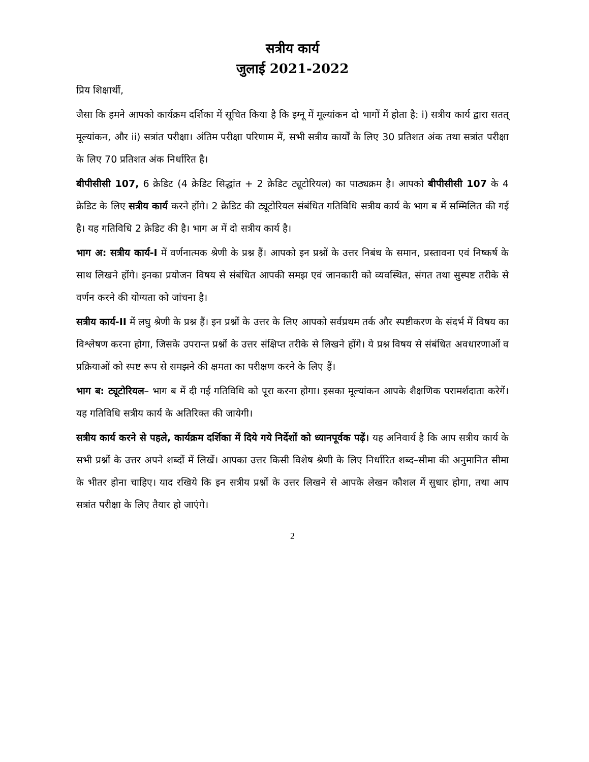सत्रीय कार्य
जुलाई 2021-2022
प्रिय शिक्षार्थी,
जैसा कि हमने आपको कार्यक्रम दर्शिका में सूचित किया है कि इग्नू में मूल्यांकन दो भागों में होता है: i) सत्रीय कार्य द्वारा सतत् मूल्यांकन, और ii) सत्रांत परीक्षा। अंतिम परीक्षा परिणाम में, सभी सत्रीय कार्यों के लिए 30 प्रतिशत अंक तथा सत्रांत परीक्षा के लिए 70 प्रतिशत अंक निर्धारित है।
बीपीसीसी 107, 6 क्रेडिट (4 क्रेडिट सिद्धांत + 2 क्रेडिट ट्यूटोरियल) का पाठ्यक्रम है। आपको बीपीसीसी 107 के 4 क्रेडिट के लिए सत्रीय कार्य करने होंगे। 2 क्रेडिट की ट्यूटोरियल संबंधित गतिविधि सत्रीय कार्य के भाग ब में सम्मिलित की गई है। यह गतिविधि 2 क्रेडिट की है। भाग अ में दो सत्रीय कार्य है।
भाग अ: सत्रीय कार्य-I में वर्णनात्मक श्रेणी के प्रश्न हैं। आपको इन प्रश्नों के उत्तर निबंध के समान, प्रस्तावना एवं निष्कर्ष के साथ लिखने होंगे। इनका प्रयोजन विषय से संबंधित आपकी समझ एवं जानकारी को व्यवस्थित, संगत तथा सुस्पष्ट तरीके से वर्णन करने की योग्यता को जांचना है।
सत्रीय कार्य-II में लघु श्रेणी के प्रश्न हैं। इन प्रश्नों के उत्तर के लिए आपको सर्वप्रथम तर्क और स्पष्टीकरण के संदर्भ में विषय का विश्लेषण करना होगा, जिसके उपरान्त प्रश्नों के उत्तर संक्षिप्त तरीके से लिखने होंगे। ये प्रश्न विषय से संबंधित अवधारणाओं व प्रक्रियाओं को स्पष्ट रूप से समझने की क्षमता का परीक्षण करने के लिए हैं।
भाग ब: ट्यूटोरियल– भाग ब में दी गई गतिविधि को पूरा करना होगा। इसका मूल्यांकन आपके शैक्षणिक परामर्शदाता करेगें। यह गतिविधि सत्रीय कार्य के अतिरिक्त की जायेगी।
सत्रीय कार्य करने से पहले, कार्यक्रम दर्शिका में दिये गये निर्देशों को ध्यानपूर्वक पढ़ें। यह अनिवार्य है कि आप सत्रीय कार्य के सभी प्रश्नों के उत्तर अपने शब्दों में लिखें। आपका उत्तर किसी विशेष श्रेणी के लिए निर्धारित शब्द–सीमा की अनुमानित सीमा के भीतर होना चाहिए। याद रखिये कि इन सत्रीय प्रश्नों के उत्तर लिखने से आपके लेखन कौशल में सुधार होगा, तथा आप सत्रांत परीक्षा के लिए तैयार हो जाएंगे।
2